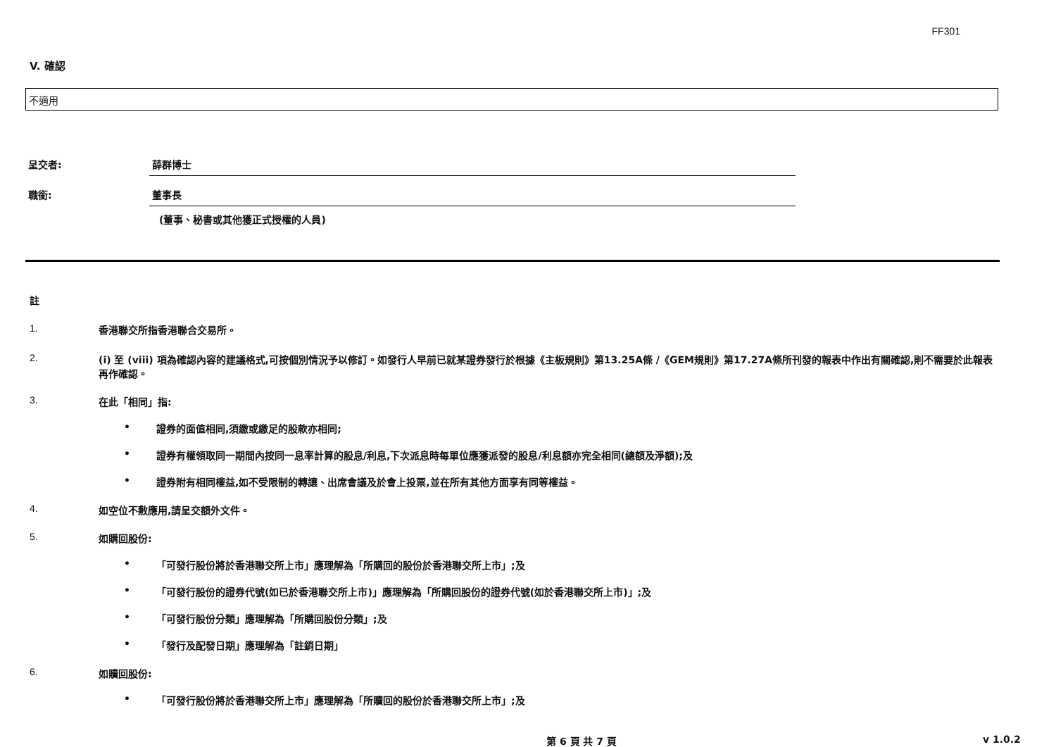FF301
V. 確認
不適用
呈交者: 薛群博士
職銜: 董事長
(董事、秘書或其他獲正式授權的人員)
註
1. 香港聯交所指香港聯合交易所。
2. (i) 至 (viii) 項為確認內容的建議格式,可按個別情況予以修訂。如發行人早前已就某證券發行於根據《主板規則》第13.25A條 /《GEM規則》第17.27A條所刊發的報表中作出有關確認,則不需要於此報表再作確認。
3. 在此「相同」指:
• 證券的面值相同,須繳或繳足的股款亦相同;
• 證券有權領取同一期間內按同一息率計算的股息/利息,下次派息時每單位應獲派發的股息/利息額亦完全相同(總額及淨額);及
• 證券附有相同權益,如不受限制的轉讓、出席會議及於會上投票,並在所有其他方面享有同等權益。
4. 如空位不敷應用,請呈交額外文件。
5. 如購回股份:
• 「可發行股份將於香港聯交所上市」應理解為「所購回的股份於香港聯交所上市」;及
• 「可發行股份的證券代號(如已於香港聯交所上市)」應理解為「所購回股份的證券代號(如於香港聯交所上市)」;及
• 「可發行股份分類」應理解為「所購回股份分類」;及
• 「發行及配發日期」應理解為「註銷日期」
6. 如贖回股份:
• 「可發行股份將於香港聯交所上市」應理解為「所贖回的股份於香港聯交所上市」;及
第 6 頁 共 7 頁 v 1.0.2